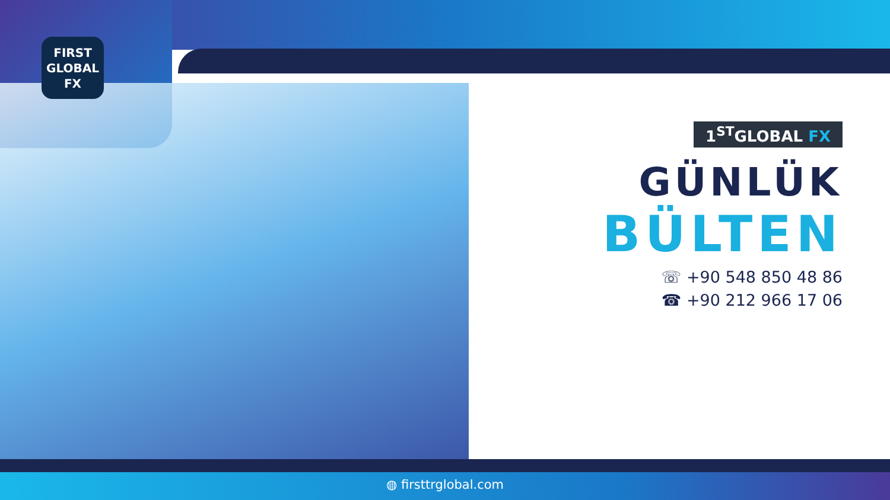FIRST
GLOBAL
FX
1<sup>ST</sup>GLOBAL FX
GÜNLÜK
BÜLTEN
☏ +90 548 850 48 86
☎ +90 212 966 17 06
◍ firsttrglobal.com